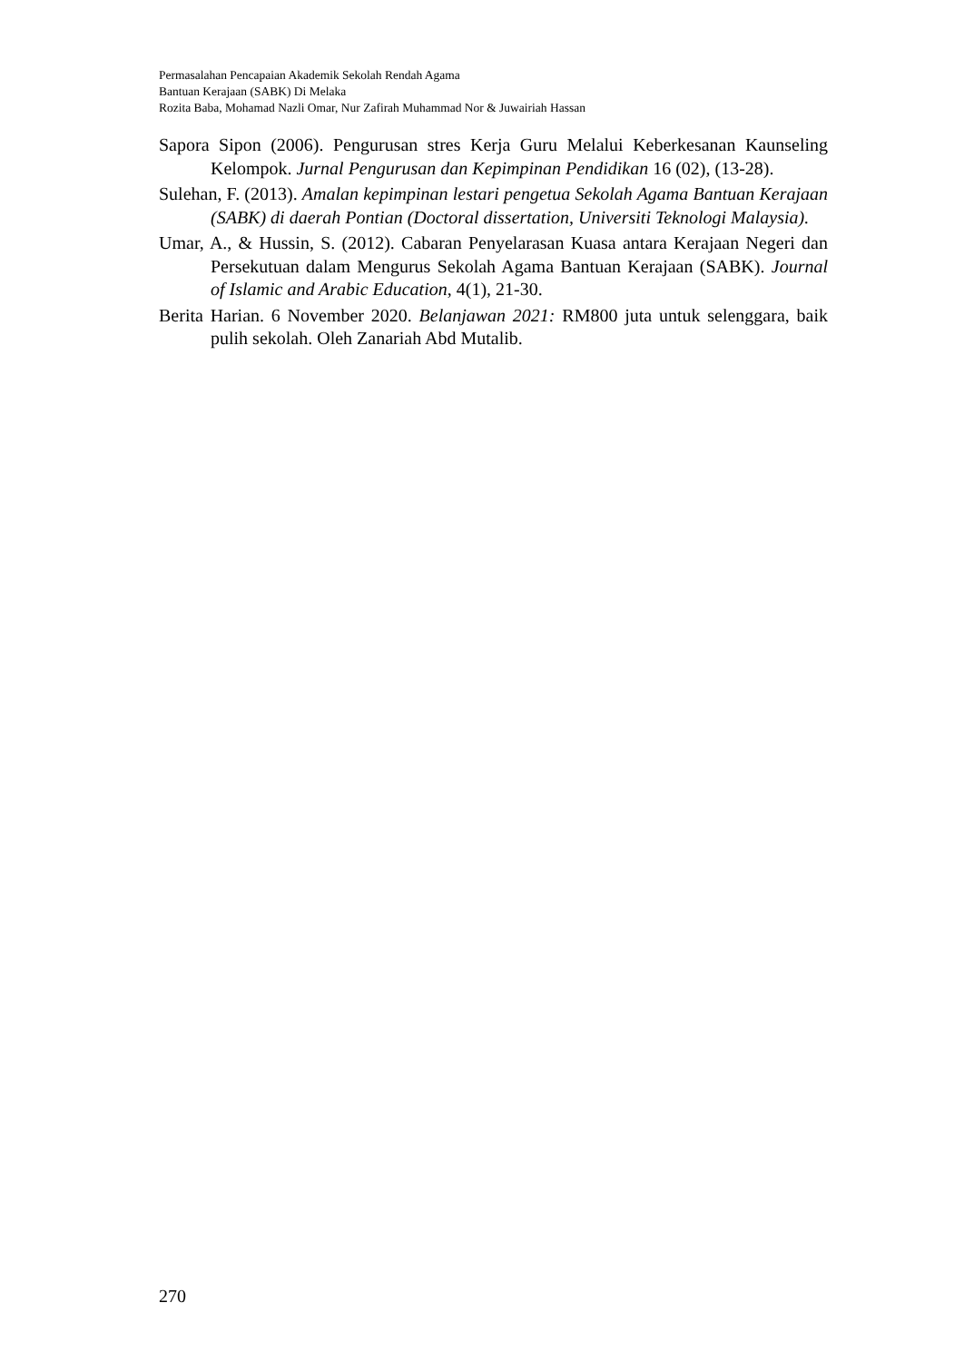Permasalahan Pencapaian Akademik Sekolah Rendah Agama
Bantuan Kerajaan (SABK) Di Melaka
Rozita Baba, Mohamad Nazli Omar, Nur Zafirah Muhammad Nor & Juwairiah Hassan
Sapora Sipon (2006). Pengurusan stres Kerja Guru Melalui Keberkesanan Kaunseling Kelompok. Jurnal Pengurusan dan Kepimpinan Pendidikan 16 (02), (13-28).
Sulehan, F. (2013). Amalan kepimpinan lestari pengetua Sekolah Agama Bantuan Kerajaan (SABK) di daerah Pontian (Doctoral dissertation, Universiti Teknologi Malaysia).
Umar, A., & Hussin, S. (2012). Cabaran Penyelarasan Kuasa antara Kerajaan Negeri dan Persekutuan dalam Mengurus Sekolah Agama Bantuan Kerajaan (SABK). Journal of Islamic and Arabic Education, 4(1), 21-30.
Berita Harian. 6 November 2020. Belanjawan 2021: RM800 juta untuk selenggara, baik pulih sekolah. Oleh Zanariah Abd Mutalib.
270